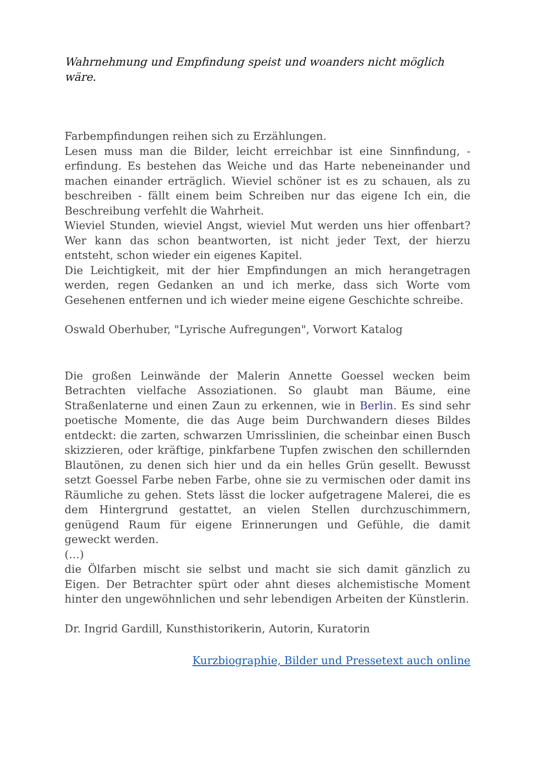Wahrnehmung und Empfindung speist und woanders nicht möglich wäre.
Farbempfindungen reihen sich zu Erzählungen.
Lesen muss man die Bilder, leicht erreichbar ist eine Sinnfindung, -erfindung. Es bestehen das Weiche und das Harte nebeneinander und machen einander erträglich. Wieviel schöner ist es zu schauen, als zu beschreiben - fällt einem beim Schreiben nur das eigene Ich ein, die Beschreibung verfehlt die Wahrheit.
Wieviel Stunden, wieviel Angst, wieviel Mut werden uns hier offenbart? Wer kann das schon beantworten, ist nicht jeder Text, der hierzu entsteht, schon wieder ein eigenes Kapitel.
Die Leichtigkeit, mit der hier Empfindungen an mich herangetragen werden, regen Gedanken an und ich merke, dass sich Worte vom Gesehenen entfernen und ich wieder meine eigene Geschichte schreibe.
Oswald Oberhuber, "Lyrische Aufregungen", Vorwort Katalog
Die großen Leinwände der Malerin Annette Goessel wecken beim Betrachten vielfache Assoziationen. So glaubt man Bäume, eine Straßenlaterne und einen Zaun zu erkennen, wie in Berlin. Es sind sehr poetische Momente, die das Auge beim Durchwandern dieses Bildes entdeckt: die zarten, schwarzen Umrisslinien, die scheinbar einen Busch skizzieren, oder kräftige, pinkfarbene Tupfen zwischen den schillernden Blautönen, zu denen sich hier und da ein helles Grün gesellt. Bewusst setzt Goessel Farbe neben Farbe, ohne sie zu vermischen oder damit ins Räumliche zu gehen. Stets lässt die locker aufgetragene Malerei, die es dem Hintergrund gestattet, an vielen Stellen durchzuschimmern, genügend Raum für eigene Erinnerungen und Gefühle, die damit geweckt werden.
(…)
die Ölfarben mischt sie selbst und macht sie sich damit gänzlich zu Eigen. Der Betrachter spürt oder ahnt dieses alchemistische Moment hinter den ungewöhnlichen und sehr lebendigen Arbeiten der Künstlerin.
Dr. Ingrid Gardill, Kunsthistorikerin, Autorin, Kuratorin
Kurzbiographie, Bilder und Pressetext auch online